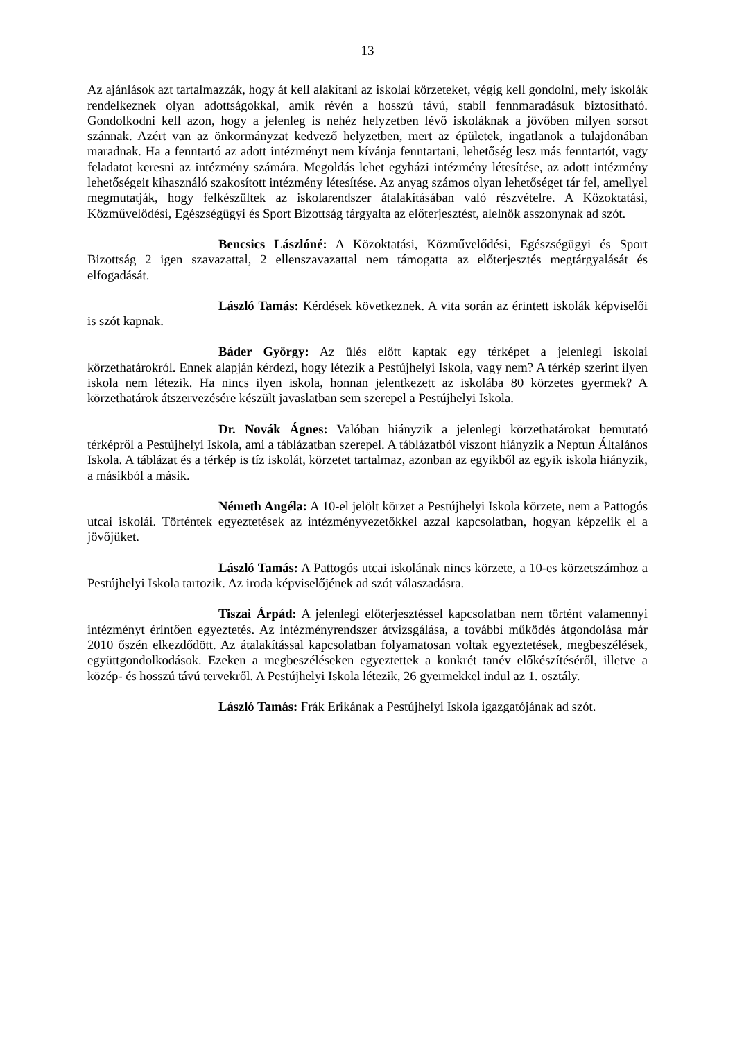13
Az ajánlások azt tartalmazzák, hogy át kell alakítani az iskolai körzeteket, végig kell gondolni, mely iskolák rendelkeznek olyan adottságokkal, amik révén a hosszú távú, stabil fennmaradásuk biztosítható. Gondolkodni kell azon, hogy a jelenleg is nehéz helyzetben lévő iskoláknak a jövőben milyen sorsot szánnak. Azért van az önkormányzat kedvező helyzetben, mert az épületek, ingatlanok a tulajdonában maradnak. Ha a fenntartó az adott intézményt nem kívánja fenntartani, lehetőség lesz más fenntartót, vagy feladatot keresni az intézmény számára. Megoldás lehet egyházi intézmény létesítése, az adott intézmény lehetőségeit kihasználó szakosított intézmény létesítése. Az anyag számos olyan lehetőséget tár fel, amellyel megmutatják, hogy felkészültek az iskolarendszer átalakításában való részvételre. A Közoktatási, Közművelődési, Egészségügyi és Sport Bizottság tárgyalta az előterjesztést, alelnök asszonynak ad szót.
Bencsics Lászlóné: A Közoktatási, Közművelődési, Egészségügyi és Sport Bizottság 2 igen szavazattal, 2 ellenszavazattal nem támogatta az előterjesztés megtárgyalását és elfogadását.
László Tamás: Kérdések következnek. A vita során az érintett iskolák képviselői is szót kapnak.
Báder György: Az ülés előtt kaptak egy térképet a jelenlegi iskolai körzethatárokról. Ennek alapján kérdezi, hogy létezik a Pestújhelyi Iskola, vagy nem? A térkép szerint ilyen iskola nem létezik. Ha nincs ilyen iskola, honnan jelentkezett az iskolába 80 körzetes gyermek? A körzethatárok átszervezésére készült javaslatban sem szerepel a Pestújhelyi Iskola.
Dr. Novák Ágnes: Valóban hiányzik a jelenlegi körzethatárokat bemutató térképről a Pestújhelyi Iskola, ami a táblázatban szerepel. A táblázatból viszont hiányzik a Neptun Általános Iskola. A táblázat és a térkép is tíz iskolát, körzetet tartalmaz, azonban az egyikből az egyik iskola hiányzik, a másikból a másik.
Németh Angéla: A 10-el jelölt körzet a Pestújhelyi Iskola körzete, nem a Pattogós utcai iskolái. Történtek egyeztetések az intézményvezetőkkel azzal kapcsolatban, hogyan képzelik el a jövőjüket.
László Tamás: A Pattogós utcai iskolának nincs körzete, a 10-es körzetszámhoz a Pestújhelyi Iskola tartozik. Az iroda képviselőjének ad szót válaszadásra.
Tiszai Árpád: A jelenlegi előterjesztéssel kapcsolatban nem történt valamennyi intézményt érintően egyeztetés. Az intézményrendszer átvizsgálása, a további működés átgondolása már 2010 őszén elkezdődött. Az átalakítással kapcsolatban folyamatosan voltak egyeztetések, megbeszélések, együttgondolkodások. Ezeken a megbeszéléseken egyeztettek a konkrét tanév előkészítéséről, illetve a közép- és hosszú távú tervekről. A Pestújhelyi Iskola létezik, 26 gyermekkel indul az 1. osztály.
László Tamás: Frák Erikának a Pestújhelyi Iskola igazgatójának ad szót.